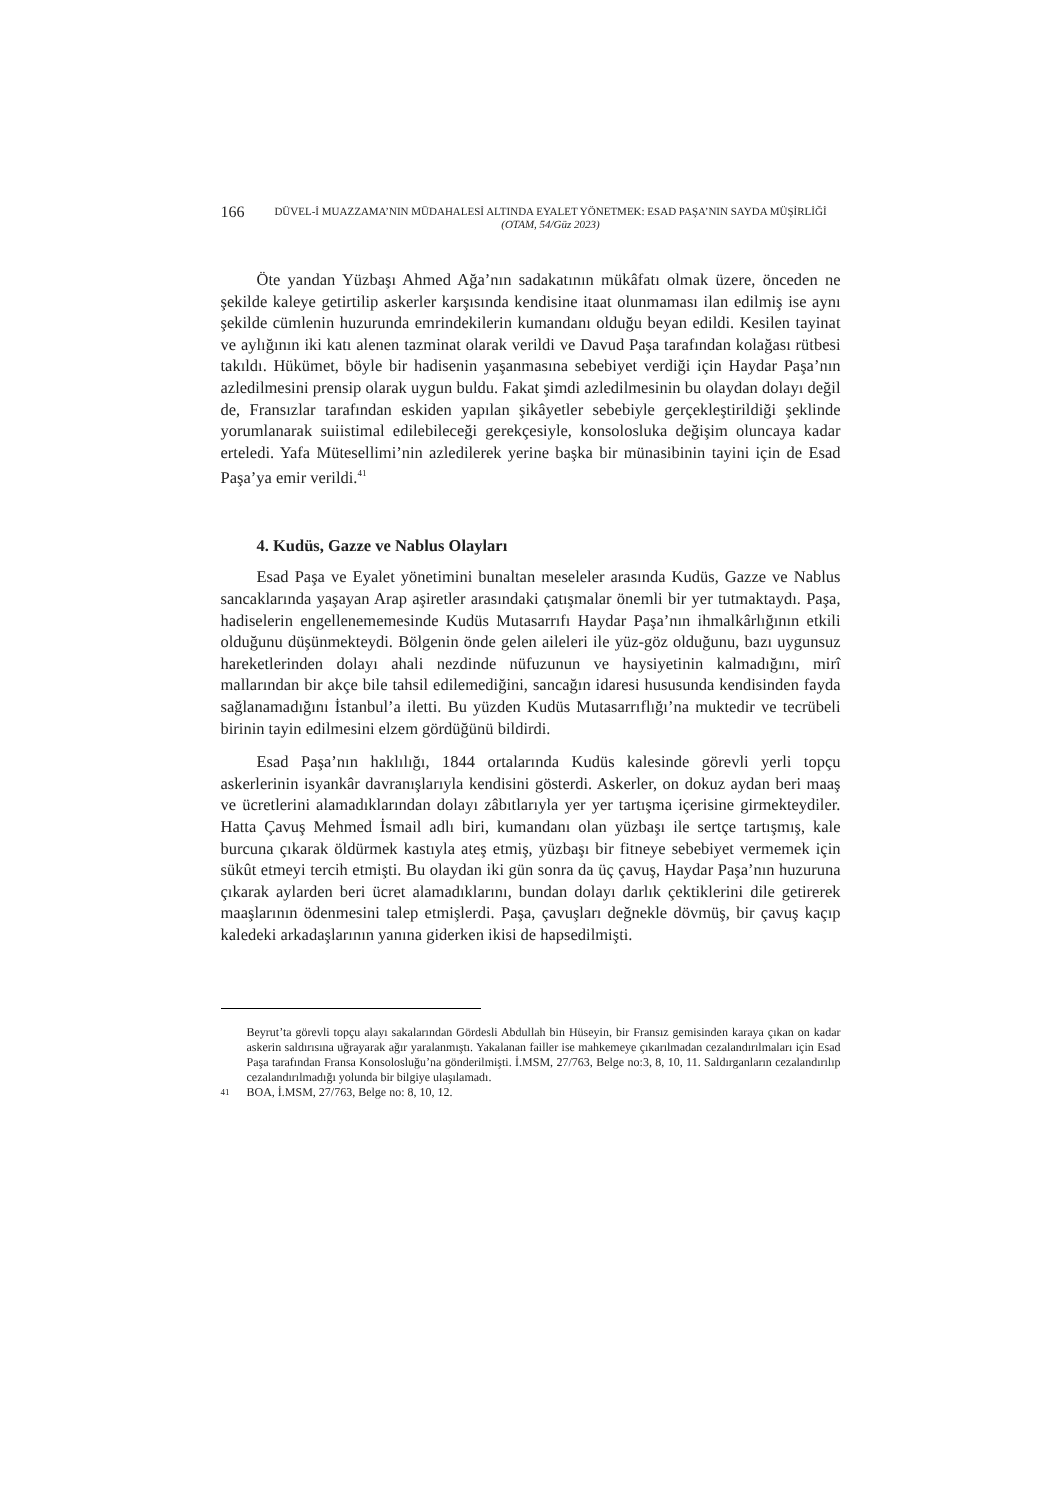166
DÜVEL-İ MUAZZAMA’NIN MÜDAHALESİ ALTINDA EYALET YÖNETMEK: ESAD PAŞA’NIN SAYDA MÜŞİRLİĞİ
(OTAM, 54/Güz 2023)
Öte yandan Yüzbaşı Ahmed Ağa’nın sadakatının mükâfatı olmak üzere, önceden ne şekilde kaleye getirtilip askerler karşısında kendisine itaat olunmaması ilan edilmiş ise aynı şekilde cümlenin huzurunda emrindekilerin kumandanı olduğu beyan edildi. Kesilen tayinat ve aylığının iki katı alenen tazminat olarak verildi ve Davud Paşa tarafından kolağası rütbesi takıldı. Hükümet, böyle bir hadisenin yaşanmasına sebebiyet verdiği için Haydar Paşa’nın azledilmesini prensip olarak uygun buldu. Fakat şimdi azledilmesinin bu olaydan dolayı değil de, Fransızlar tarafından eskiden yapılan şikâyetler sebebiyle gerçekleştirildiği şeklinde yorumlanarak suiistimal edilebileceği gerekçesiyle, konsolosluka değişim oluncaya kadar erteledi. Yafa Mütesellimi’nin azledilerek yerine başka bir münasibinin tayini için de Esad Paşa’ya emir verildi.<sup>41</sup>
4. Kudüs, Gazze ve Nablus Olayları
Esad Paşa ve Eyalet yönetimini bunaltan meseleler arasında Kudüs, Gazze ve Nablus sancaklarında yaşayan Arap aşiretler arasındaki çatışmalar önemli bir yer tutmaktaydı. Paşa, hadiselerin engellenememesinde Kudüs Mutasarrıfı Haydar Paşa’nın ihmalkârlığının etkili olduğunu düşünmekteydi. Bölgenin önde gelen aileleri ile yüz-göz olduğunu, bazı uygunsuz hareketlerinden dolayı ahali nezdinde nüfuzunun ve haysiyetinin kalmadığını, mirî mallarından bir akçe bile tahsil edilemediğini, sancağın idaresi hususunda kendisinden fayda sağlanamadığını İstanbul’a iletti. Bu yüzden Kudüs Mutasarrıflığı’na muktedir ve tecrübeli birinin tayin edilmesini elzem gördüğünü bildirdi.
Esad Paşa’nın haklılığı, 1844 ortalarında Kudüs kalesinde görevli yerli topçu askerlerinin isyankâr davranışlarıyla kendisini gösterdi. Askerler, on dokuz aydan beri maaş ve ücretlerini alamadıklarından dolayı zâbıtlarıyla yer yer tartışma içerisine girmekteydiler. Hatta Çavuş Mehmed İsmail adlı biri, kumandanı olan yüzbaşı ile sertçe tartışmış, kale burcuna çıkarak öldürmek kastıyla ateş etmiş, yüzbaşı bir fitneye sebebiyet vermemek için sükût etmeyi tercih etmişti. Bu olaydan iki gün sonra da üç çavuş, Haydar Paşa’nın huzuruna çıkarak aylarden beri ücret alamadıklarını, bundan dolayı darlık çektiklerini dile getirerek maaşlarının ödenmesini talep etmişlerdi. Paşa, çavuşları değnekle dövmüş, bir çavuş kaçıp kaledeki arkadaşlarının yanına giderken ikisi de hapsedilmişti.
Beyrut’ta görevli topçu alayı sakalarından Gördesli Abdullah bin Hüseyin, bir Fransız gemisinden karaya çıkan on kadar askerin saldırısına uğrayarak ağır yaralanmıştı. Yakalanan failler ise mahkemeye çıkarılmadan cezalandırılmaları için Esad Paşa tarafından Fransa Konsolosluğu’na gönderilmişti. İ.MSM, 27/763, Belge no:3, 8, 10, 11. Saldırganların cezalandırılıp cezalandırılmadığı yolunda bir bilgiye ulaşılamadı.
41 BOA, İ.MSM, 27/763, Belge no: 8, 10, 12.